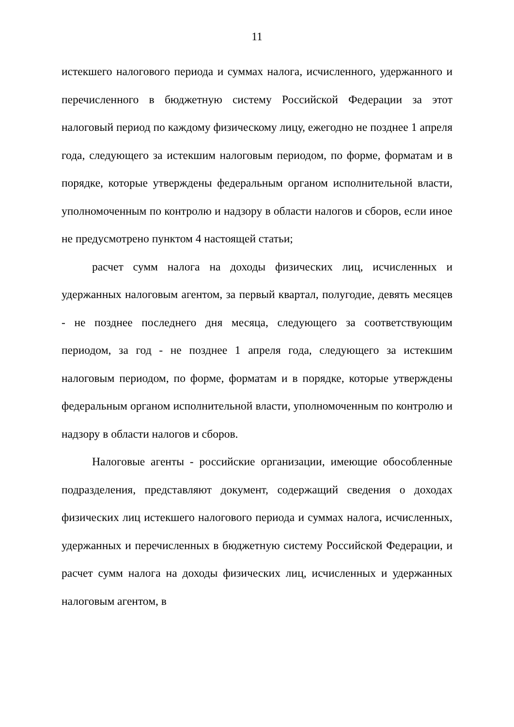11
истекшего налогового периода и суммах налога, исчисленного, удержанного и перечисленного в бюджетную систему Российской Федерации за этот налоговый период по каждому физическому лицу, ежегодно не позднее 1 апреля года, следующего за истекшим налоговым периодом, по форме, форматам и в порядке, которые утверждены федеральным органом исполнительной власти, уполномоченным по контролю и надзору в области налогов и сборов, если иное не предусмотрено пунктом 4 настоящей статьи;
расчет сумм налога на доходы физических лиц, исчисленных и удержанных налоговым агентом, за первый квартал, полугодие, девять месяцев - не позднее последнего дня месяца, следующего за соответствующим периодом, за год - не позднее 1 апреля года, следующего за истекшим налоговым периодом, по форме, форматам и в порядке, которые утверждены федеральным органом исполнительной власти, уполномоченным по контролю и надзору в области налогов и сборов.
Налоговые агенты - российские организации, имеющие обособленные подразделения, представляют документ, содержащий сведения о доходах физических лиц истекшего налогового периода и суммах налога, исчисленных, удержанных и перечисленных в бюджетную систему Российской Федерации, и расчет сумм налога на доходы физических лиц, исчисленных и удержанных налоговым агентом, в